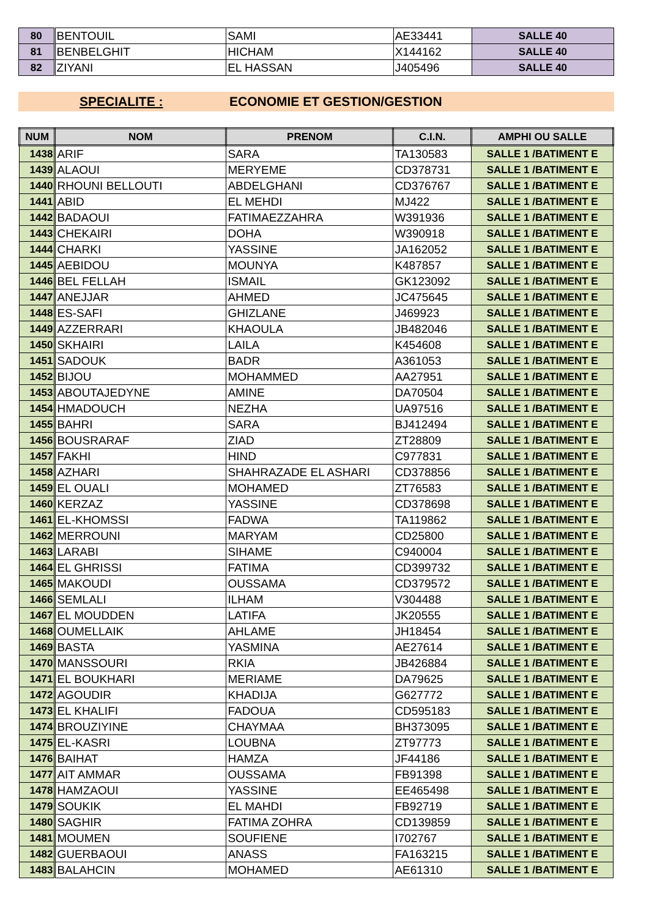| 80 | BENTOUIL | SAMI | AE33441 | SALLE 40 |
| 81 | BENBELGHIT | HICHAM | X144162 | SALLE 40 |
| 82 | ZIYANI | EL HASSAN | J405496 | SALLE 40 |
SPECIALITE : ECONOMIE ET GESTION/GESTION
| NUM | NOM | PRENOM | C.I.N. | AMPHI OU SALLE |
| --- | --- | --- | --- | --- |
| 1438 | ARIF | SARA | TA130583 | SALLE 1 /BATIMENT E |
| 1439 | ALAOUI | MERYEME | CD378731 | SALLE 1 /BATIMENT E |
| 1440 | RHOUNI BELLOUTI | ABDELGHANI | CD376767 | SALLE 1 /BATIMENT E |
| 1441 | ABID | EL MEHDI | MJ422 | SALLE 1 /BATIMENT E |
| 1442 | BADAOUI | FATIMAEZZAHRA | W391936 | SALLE 1 /BATIMENT E |
| 1443 | CHEKAIRI | DOHA | W390918 | SALLE 1 /BATIMENT E |
| 1444 | CHARKI | YASSINE | JA162052 | SALLE 1 /BATIMENT E |
| 1445 | AEBIDOU | MOUNYA | K487857 | SALLE 1 /BATIMENT E |
| 1446 | BEL FELLAH | ISMAIL | GK123092 | SALLE 1 /BATIMENT E |
| 1447 | ANEJJAR | AHMED | JC475645 | SALLE 1 /BATIMENT E |
| 1448 | ES-SAFI | GHIZLANE | J469923 | SALLE 1 /BATIMENT E |
| 1449 | AZZERRARI | KHAOULA | JB482046 | SALLE 1 /BATIMENT E |
| 1450 | SKHAIRI | LAILA | K454608 | SALLE 1 /BATIMENT E |
| 1451 | SADOUK | BADR | A361053 | SALLE 1 /BATIMENT E |
| 1452 | BIJOU | MOHAMMED | AA27951 | SALLE 1 /BATIMENT E |
| 1453 | ABOUTAJEDYNE | AMINE | DA70504 | SALLE 1 /BATIMENT E |
| 1454 | HMADOUCH | NEZHA | UA97516 | SALLE 1 /BATIMENT E |
| 1455 | BAHRI | SARA | BJ412494 | SALLE 1 /BATIMENT E |
| 1456 | BOUSRARAF | ZIAD | ZT28809 | SALLE 1 /BATIMENT E |
| 1457 | FAKHI | HIND | C977831 | SALLE 1 /BATIMENT E |
| 1458 | AZHARI | SHAHRAZADE EL ASHARI | CD378856 | SALLE 1 /BATIMENT E |
| 1459 | EL OUALI | MOHAMED | ZT76583 | SALLE 1 /BATIMENT E |
| 1460 | KERZAZ | YASSINE | CD378698 | SALLE 1 /BATIMENT E |
| 1461 | EL-KHOMSSI | FADWA | TA119862 | SALLE 1 /BATIMENT E |
| 1462 | MERROUNI | MARYAM | CD25800 | SALLE 1 /BATIMENT E |
| 1463 | LARABI | SIHAME | C940004 | SALLE 1 /BATIMENT E |
| 1464 | EL GHRISSI | FATIMA | CD399732 | SALLE 1 /BATIMENT E |
| 1465 | MAKOUDI | OUSSAMA | CD379572 | SALLE 1 /BATIMENT E |
| 1466 | SEMLALI | ILHAM | V304488 | SALLE 1 /BATIMENT E |
| 1467 | EL MOUDDEN | LATIFA | JK20555 | SALLE 1 /BATIMENT E |
| 1468 | OUMELLAIK | AHLAME | JH18454 | SALLE 1 /BATIMENT E |
| 1469 | BASTA | YASMINA | AE27614 | SALLE 1 /BATIMENT E |
| 1470 | MANSSOURI | RKIA | JB426884 | SALLE 1 /BATIMENT E |
| 1471 | EL BOUKHARI | MERIAME | DA79625 | SALLE 1 /BATIMENT E |
| 1472 | AGOUDIR | KHADIJA | G627772 | SALLE 1 /BATIMENT E |
| 1473 | EL KHALIFI | FADOUA | CD595183 | SALLE 1 /BATIMENT E |
| 1474 | BROUZIYINE | CHAYMAA | BH373095 | SALLE 1 /BATIMENT E |
| 1475 | EL-KASRI | LOUBNA | ZT97773 | SALLE 1 /BATIMENT E |
| 1476 | BAIHAT | HAMZA | JF44186 | SALLE 1 /BATIMENT E |
| 1477 | AIT AMMAR | OUSSAMA | FB91398 | SALLE 1 /BATIMENT E |
| 1478 | HAMZAOUI | YASSINE | EE465498 | SALLE 1 /BATIMENT E |
| 1479 | SOUKIK | EL MAHDI | FB92719 | SALLE 1 /BATIMENT E |
| 1480 | SAGHIR | FATIMA ZOHRA | CD139859 | SALLE 1 /BATIMENT E |
| 1481 | MOUMEN | SOUFIENE | I702767 | SALLE 1 /BATIMENT E |
| 1482 | GUERBAOUI | ANASS | FA163215 | SALLE 1 /BATIMENT E |
| 1483 | BALAHCIN | MOHAMED | AE61310 | SALLE 1 /BATIMENT E |